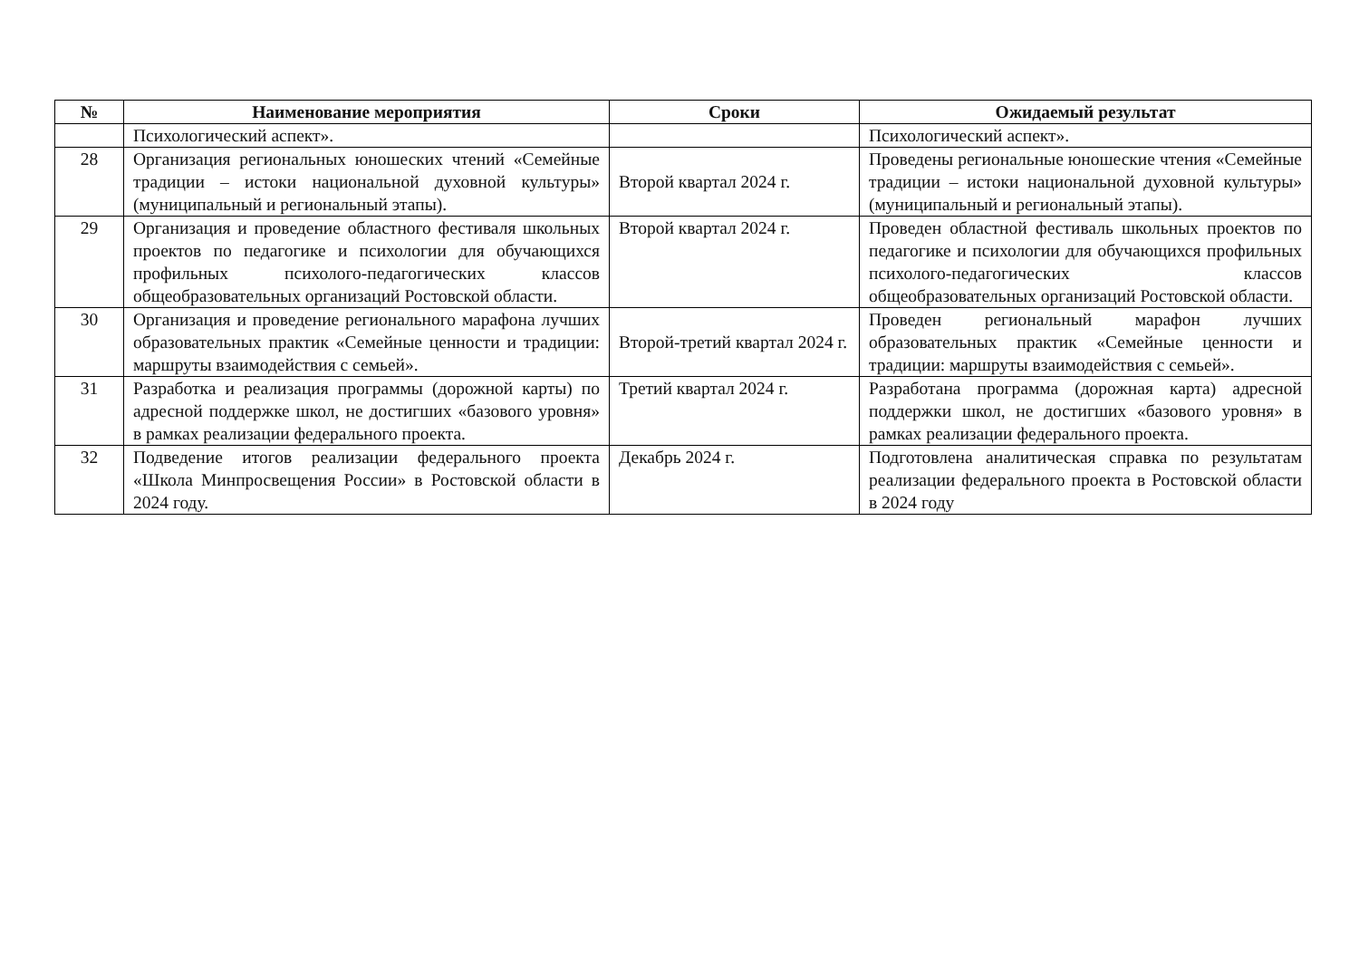| № | Наименование мероприятия | Сроки | Ожидаемый результат |
| --- | --- | --- | --- |
| | Психологический аспект». | | Психологический аспект». |
| 28 | Организация региональных юношеских чтений «Семейные традиции – истоки национальной духовной культуры» (муниципальный и региональный этапы). | Второй квартал 2024 г. | Проведены региональные юношеские чтения «Семейные традиции – истоки национальной духовной культуры» (муниципальный и региональный этапы). |
| 29 | Организация и проведение областного фестиваля школьных проектов по педагогике и психологии для обучающихся профильных психолого-педагогических классов общеобразовательных организаций Ростовской области. | Второй квартал 2024 г. | Проведен областной фестиваль школьных проектов по педагогике и психологии для обучающихся профильных психолого-педагогических классов общеобразовательных организаций Ростовской области. |
| 30 | Организация и проведение регионального марафона лучших образовательных практик «Семейные ценности и традиции: маршруты взаимодействия с семьей». | Второй-третий квартал 2024 г. | Проведен региональный марафон лучших образовательных практик «Семейные ценности и традиции: маршруты взаимодействия с семьей». |
| 31 | Разработка и реализация программы (дорожной карты) по адресной поддержке школ, не достигших «базового уровня» в рамках реализации федерального проекта. | Третий квартал 2024 г. | Разработана программа (дорожная карта) адресной поддержки школ, не достигших «базового уровня» в рамках реализации федерального проекта. |
| 32 | Подведение итогов реализации федерального проекта «Школа Минпросвещения России» в Ростовской области в 2024 году. | Декабрь 2024 г. | Подготовлена аналитическая справка по результатам реализации федерального проекта в Ростовской области в 2024 году |